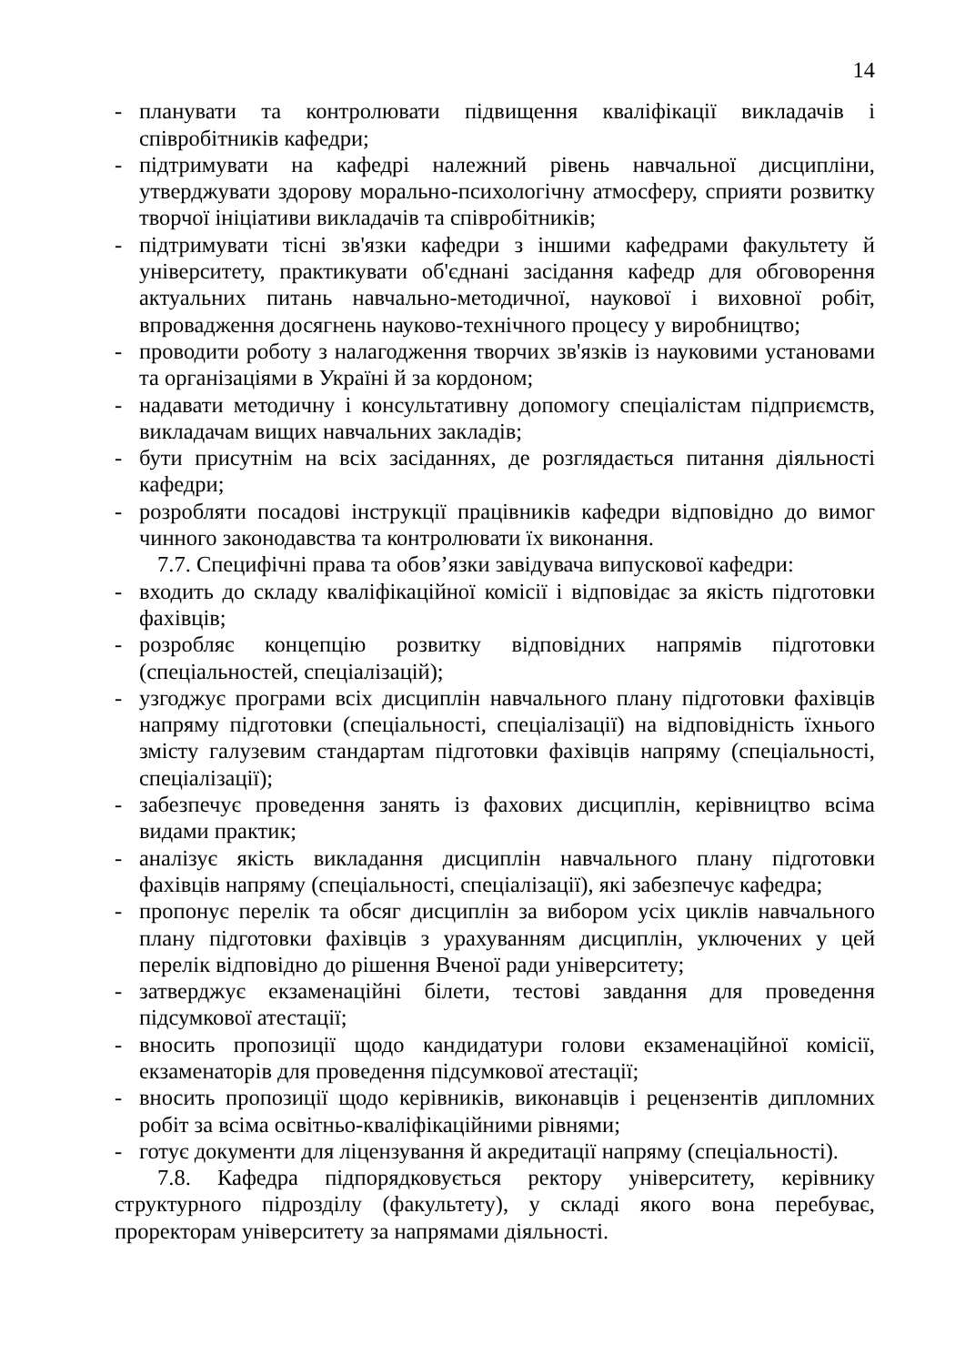14
- планувати та контролювати підвищення кваліфікації викладачів і співробітників кафедри;
- підтримувати на кафедрі належний рівень навчальної дисципліни, утверджувати здорову морально-психологічну атмосферу, сприяти розвитку творчої ініціативи викладачів та співробітників;
- підтримувати тісні зв'язки кафедри з іншими кафедрами факультету й університету, практикувати об'єднані засідання кафедр для обговорення актуальних питань навчально-методичної, наукової і виховної робіт, впровадження досягнень науково-технічного процесу у виробництво;
- проводити роботу з налагодження творчих зв'язків із науковими установами та організаціями в Україні й за кордоном;
- надавати методичну і консультативну допомогу спеціалістам підприємств, викладачам вищих навчальних закладів;
- бути присутнім на всіх засіданнях, де розглядається питання діяльності кафедри;
- розробляти посадові інструкції працівників кафедри відповідно до вимог чинного законодавства та контролювати їх виконання.
7.7. Специфічні права та обов’язки завідувача випускової кафедри:
- входить до складу кваліфікаційної комісії і відповідає за якість підготовки фахівців;
- розробляє концепцію розвитку відповідних напрямів підготовки (спеціальностей, спеціалізацій);
- узгоджує програми всіх дисциплін навчального плану підготовки фахівців напряму підготовки (спеціальності, спеціалізації) на відповідність їхнього змісту галузевим стандартам підготовки фахівців напряму (спеціальності, спеціалізації);
- забезпечує проведення занять із фахових дисциплін, керівництво всіма видами практик;
- аналізує якість викладання дисциплін навчального плану підготовки фахівців напряму (спеціальності, спеціалізації), які забезпечує кафедра;
- пропонує перелік та обсяг дисциплін за вибором усіх циклів навчального плану підготовки фахівців з урахуванням дисциплін, уключених у цей перелік відповідно до рішення Вченої ради університету;
- затверджує екзаменаційні білети, тестові завдання для проведення підсумкової атестації;
- вносить пропозиції щодо кандидатури голови екзаменаційної комісії, екзаменаторів для проведення підсумкової атестації;
- вносить пропозиції щодо керівників, виконавців і рецензентів дипломних робіт за всіма освітньо-кваліфікаційними рівнями;
- готує документи для ліцензування й акредитації напряму (спеціальності).
7.8. Кафедра підпорядковується ректору університету, керівнику структурного підрозділу (факультету), у складі якого вона перебуває, проректорам університету за напрямами діяльності.